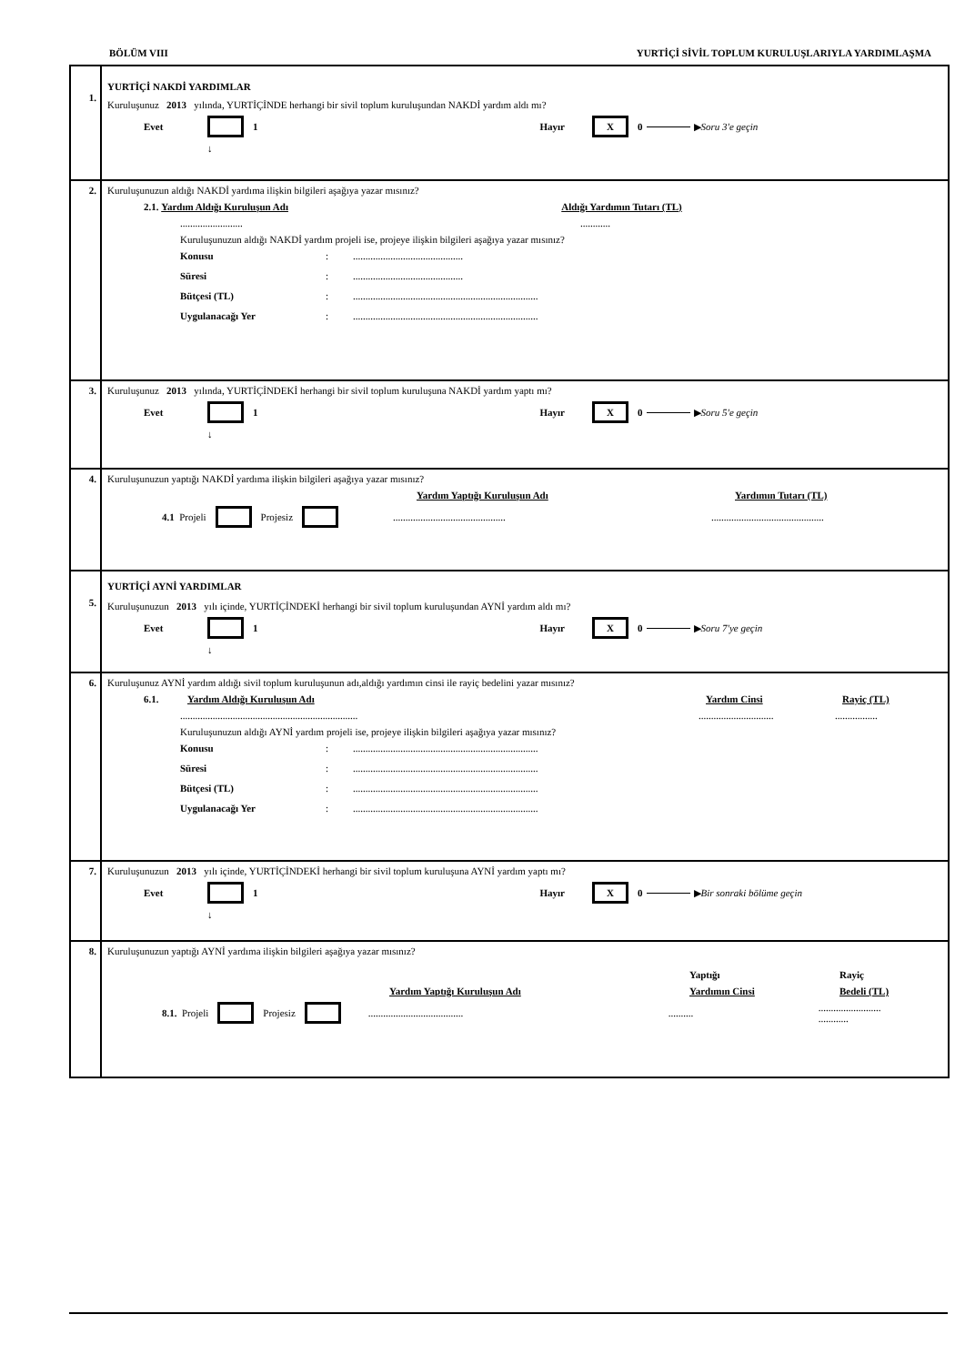BÖLÜM VIII YURTİÇİ SİVİL TOPLUM KURULUŞLARIYLA YARDIMLAŞMA
1.
YURTİÇİ NAKDİ YARDIMLAR
Kuruluşunuz 2013 yılında, YURTİÇİNDE herhangi bir sivil toplum kuruluşundan NAKDİ yardım aldı mı?
Evet 1 Hayır X 0 ▶ Soru 3'e geçin
↓
2. Kuruluşunuzun aldığı NAKDİ yardıma ilişkin bilgileri aşağıya yazar mısınız?
2.1. Yardım Aldığı Kuruluşun Adı Aldığı Yardımın Tutarı (TL)
.....................................
Kuruluşunuzun aldığı NAKDİ yardım projeli ise, projeye ilişkin bilgileri aşağıya yazar mısınız?
Konusu:............................................ Süresi:............................................ Bütçesi (TL):.......................................................................... Uygulanacağı Yer:..........................................................................
3. Kuruluşunuz 2013 yılında, YURTİÇİNDEKİ herhangi bir sivil toplum kuruluşuna NAKDİ yardım yaptı mı?
Evet 1 Hayır X 0 ▶ Soru 5'e geçin
↓
4. Kuruluşunuzun yaptığı NAKDİ yardıma ilişkin bilgileri aşağıya yazar mısınız?
Yardım Yaptığı Kuruluşun Adı Yardımın Tutarı (TL)
4.1 Projeli Projesiz ..........................................................................................
5.
YURTİÇİ AYNİ YARDIMLAR
Kuruluşunuzun 2013 yılı içinde, YURTİÇİNDEKİ herhangi bir sivil toplum kuruluşundan AYNİ yardım aldı mı?
Evet 1 Hayır X 0 ▶ Soru 7'ye geçin
↓
6. Kuruluşunuz AYNİ yardım aldığı sivil toplum kuruluşunun adı,aldığı yardımın cinsi ile rayiç bedelini yazar mısınız?
6.1. Yardım Aldığı Kuruluşun Adı Yardım Cinsi Rayiç (TL)
......................................................................................................................
Kuruluşunuzun aldığı AYNİ yardım projeli ise, projeye ilişkin bilgileri aşağıya yazar mısınız?
Konusu:.......................................................................... Süresi:.......................................................................... Bütçesi (TL):.......................................................................... Uygulanacağı Yer:..........................................................................
7. Kuruluşunuzun 2013 yılı içinde, YURTİÇİNDEKİ herhangi bir sivil toplum kuruluşuna AYNİ yardım yaptı mı?
Evet 1 Hayır X 0 ▶ Bir sonraki bölüme geçin
↓
8. Kuruluşunuzun yaptığı AYNİ yardıma ilişkin bilgileri aşağıya yazar mısınız?
Yaptığı Rayiç
Yardım Yaptığı Kuruluşun Adı Yardımın Cinsi Bedeli (TL)
8.1. Projeli Projesiz .........................................................................
............